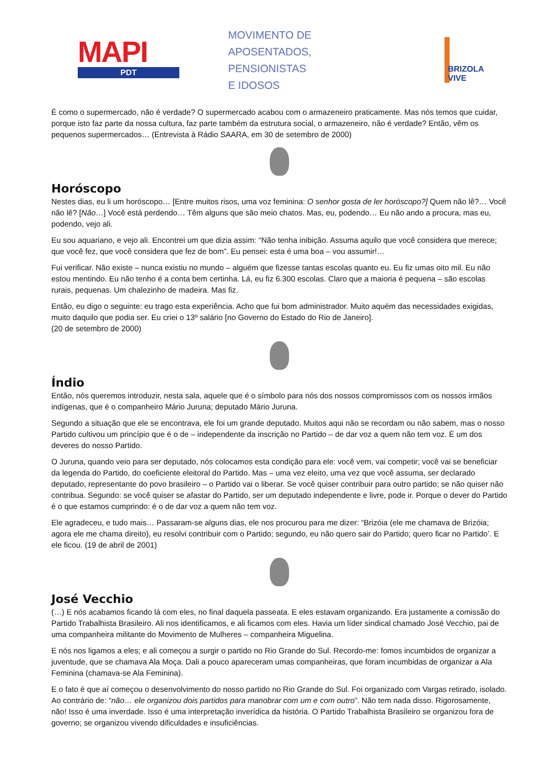MAPI
PDT
MOVIMENTO DE APOSENTADOS,
PENSIONISTAS
E IDOSOS
BRIZOLA VIVE
É como o supermercado, não é verdade? O supermercado acabou com o armazeneiro praticamente. Mas nós temos que cuidar, porque isto faz parte da nossa cultura, faz parte também da estrutura social, o armazeneiro, não é verdade? Então, vêm os pequenos supermercados… (Entrevista à Rádio SAARA, em 30 de setembro de 2000)
Horóscopo
Nestes dias, eu li um horóscopo… [Entre muitos risos, uma voz feminina: O senhor gosta de ler horóscopo?] Quem não lê?… Você não lê? [Não…] Você está perdendo… Têm alguns que são meio chatos. Mas, eu, podendo… Eu não ando a procura, mas eu, podendo, vejo ali.
Eu sou aquariano, e vejo ali. Encontrei um que dizia assim: “Não tenha inibição. Assuma aquilo que você considera que merece; que você fez, que você considera que fez de bom”. Eu pensei: esta é uma boa – vou assumir!…
Fui verificar. Não existe – nunca existiu no mundo – alguém que fizesse tantas escolas quanto eu. Eu fiz umas oito mil. Eu não estou mentindo. Eu não tenho é a conta bem certinha. Lá, eu fiz 6.300 escolas. Claro que a maioria é pequena – são escolas rurais, pequenas. Um chalezinho de madeira. Mas fiz.
Então, eu digo o seguinte: eu trago esta experiência. Acho que fui bom administrador. Muito aquém das necessidades exigidas, muito daquilo que podia ser. Eu criei o 13º salário [no Governo do Estado do Rio de Janeiro].
(20 de setembro de 2000)
Índio
Então, nós queremos introduzir, nesta sala, aquele que é o símbolo para nós dos nossos compromissos com os nossos irmãos indígenas, que é o companheiro Mário Juruna; deputado Mário Juruna.
Segundo a situação que ele se encontrava, ele foi um grande deputado. Muitos aqui não se recordam ou não sabem, mas o nosso Partido cultivou um princípio que é o de – independente da inscrição no Partido – de dar voz a quem não tem voz. É um dos deveres do nosso Partido.
O Juruna, quando veio para ser deputado, nós colocamos esta condição para ele: você vem, vai competir; você vai se beneficiar da legenda do Partido, do coeficiente eleitoral do Partido. Mas – uma vez eleito, uma vez que você assuma, ser declarado deputado, representante do povo brasileiro – o Partido vai o liberar. Se você quiser contribuir para outro partido; se não quiser não contribua. Segundo: se você quiser se afastar do Partido, ser um deputado independente e livre, pode ir. Porque o dever do Partido é o que estamos cumprindo: é o de dar voz a quem não tem voz.
Ele agradeceu, e tudo mais… Passaram-se alguns dias, ele nos procurou para me dizer: “Brizóia (ele me chamava de Brizóia; agora ele me chama direito), eu resolvi contribuir com o Partido; segundo, eu não quero sair do Partido; quero ficar no Partido’. E ele ficou. (19 de abril de 2001)
José Vecchio
(…) E nós acabamos ficando lá com eles, no final daquela passeata. E eles estavam organizando. Era justamente a comissão do Partido Trabalhista Brasileiro. Ali nos identificamos, e ali ficamos com eles. Havia um líder sindical chamado José Vecchio, pai de uma companheira militante do Movimento de Mulheres – companheira Miguelina.
E nós nos ligamos a eles; e ali começou a surgir o partido no Rio Grande do Sul. Recordo-me: fomos incumbidos de organizar a juventude, que se chamava Ala Moça. Dali a pouco apareceram umas companheiras, que foram incumbidas de organizar a Ala Feminina (chamava-se Ala Feminina).
E o fato é que aí começou o desenvolvimento do nosso partido no Rio Grande do Sul. Foi organizado com Vargas retirado, isolado. Ao contrário de: “não… ele organizou dois partidos para manobrar com um e com outro”. Não tem nada disso. Rigorosamente, não! Isso é uma inverdade. Isso é uma interpretação inverídica da história. O Partido Trabalhista Brasileiro se organizou fora de governo; se organizou vivendo dificuldades e insuficiências.